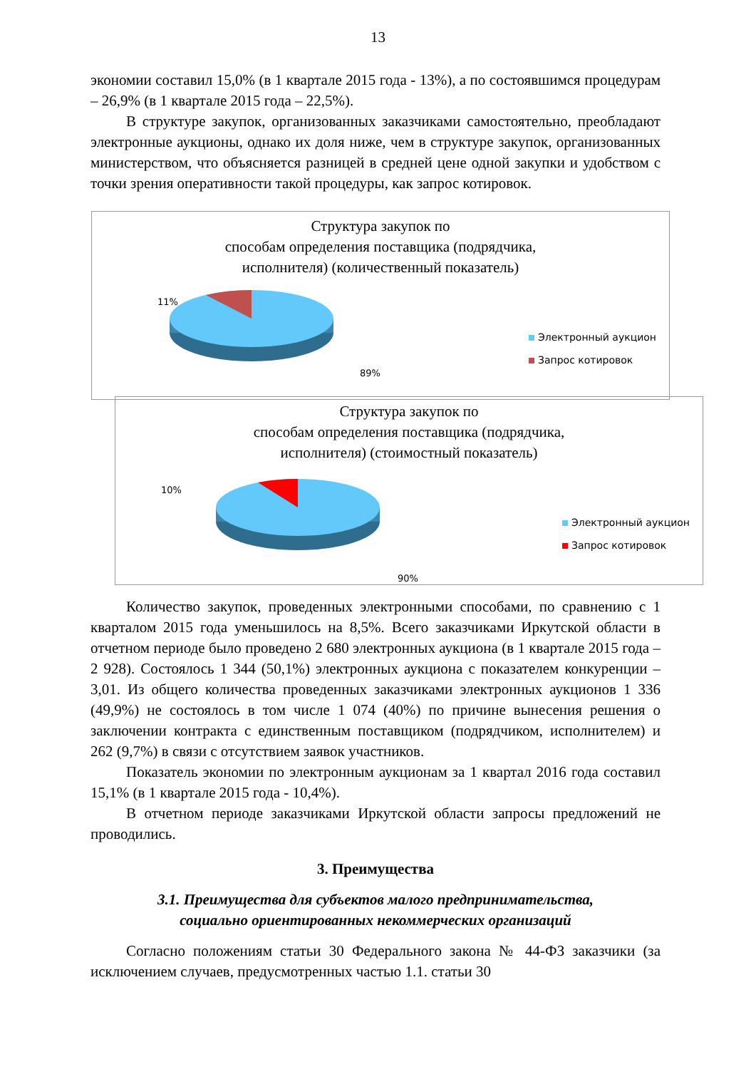13
экономии составил 15,0% (в 1 квартале 2015 года - 13%), а по состоявшимся процедурам – 26,9% (в 1 квартале 2015 года – 22,5%).
В структуре закупок, организованных заказчиками самостоятельно, преобладают электронные аукционы, однако их доля ниже, чем в структуре закупок, организованных министерством, что объясняется разницей в средней цене одной закупки и удобством с точки зрения оперативности такой процедуры, как запрос котировок.
Структура закупок по
способам определения поставщика (подрядчика,
исполнителя) (количественный показатель)
11%
89%
Электронный аукцион
Запрос котировок
Структура закупок по
способам определения поставщика (подрядчика,
исполнителя) (стоимостный показатель)
10%
90%
Электронный аукцион
Запрос котировок
Количество закупок, проведенных электронными способами, по сравнению с 1 кварталом 2015 года уменьшилось на 8,5%. Всего заказчиками Иркутской области в отчетном периоде было проведено 2 680 электронных аукциона (в 1 квартале 2015 года – 2 928). Состоялось 1 344 (50,1%) электронных аукциона с показателем конкуренции – 3,01. Из общего количества проведенных заказчиками электронных аукционов 1 336 (49,9%) не состоялось в том числе 1 074 (40%) по причине вынесения решения о заключении контракта с единственным поставщиком (подрядчиком, исполнителем) и 262 (9,7%) в связи с отсутствием заявок участников.
Показатель экономии по электронным аукционам за 1 квартал 2016 года составил 15,1% (в 1 квартале 2015 года - 10,4%).
В отчетном периоде заказчиками Иркутской области запросы предложений не проводились.
3. Преимущества
3.1. Преимущества для субъектов малого предпринимательства,
социально ориентированных некоммерческих организаций
Согласно положениям статьи 30 Федерального закона № 44-ФЗ заказчики (за исключением случаев, предусмотренных частью 1.1. статьи 30